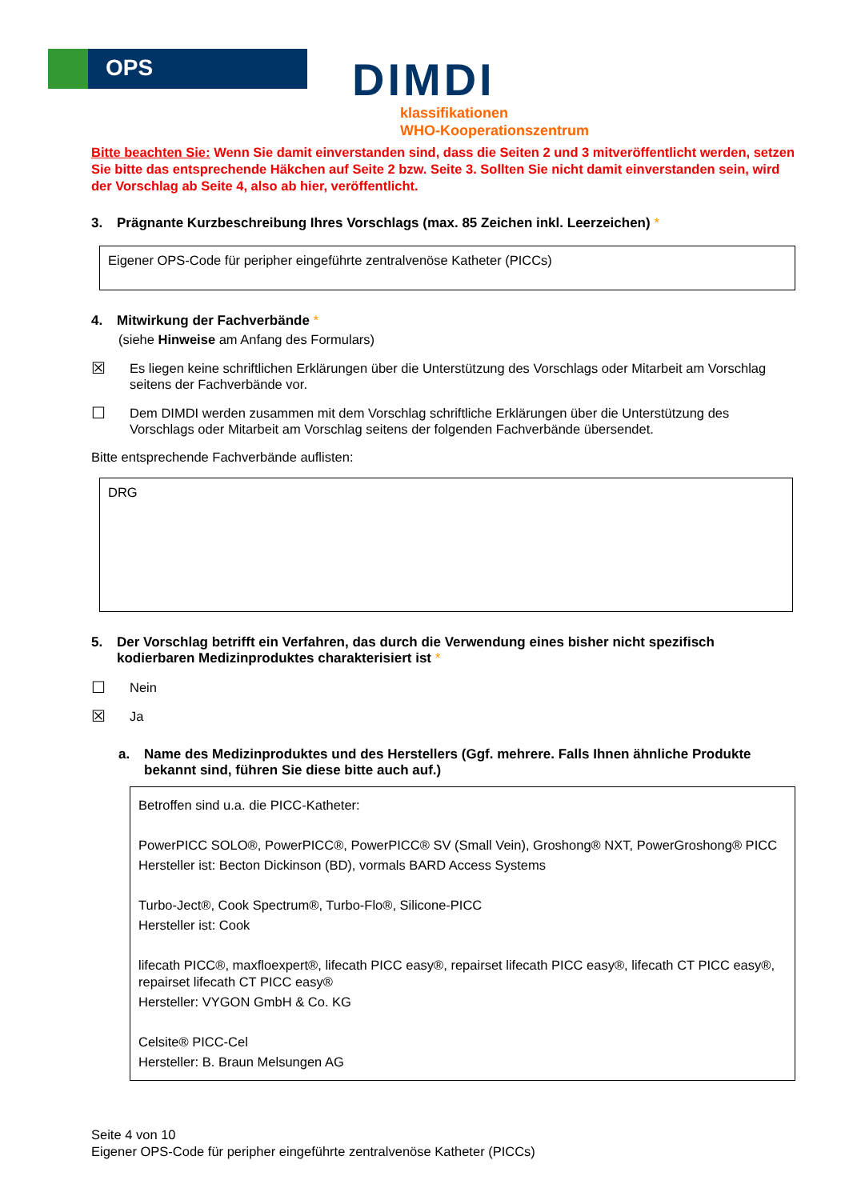OPS
DIMDI
klassifikationen
WHO-Kooperationszentrum
Bitte beachten Sie: Wenn Sie damit einverstanden sind, dass die Seiten 2 und 3 mitveröffentlicht werden, setzen Sie bitte das entsprechende Häkchen auf Seite 2 bzw. Seite 3. Sollten Sie nicht damit einverstanden sein, wird der Vorschlag ab Seite 4, also ab hier, veröffentlicht.
3. Prägnante Kurzbeschreibung Ihres Vorschlags (max. 85 Zeichen inkl. Leerzeichen) *
Eigener OPS-Code für peripher eingeführte zentralvenöse Katheter (PICCs)
4. Mitwirkung der Fachverbände *
(siehe Hinweise am Anfang des Formulars)
☒ Es liegen keine schriftlichen Erklärungen über die Unterstützung des Vorschlags oder Mitarbeit am Vorschlag seitens der Fachverbände vor.
☐ Dem DIMDI werden zusammen mit dem Vorschlag schriftliche Erklärungen über die Unterstützung des Vorschlags oder Mitarbeit am Vorschlag seitens der folgenden Fachverbände übersendet.
Bitte entsprechende Fachverbände auflisten:
DRG
5. Der Vorschlag betrifft ein Verfahren, das durch die Verwendung eines bisher nicht spezifisch kodierbaren Medizinproduktes charakterisiert ist *
☐ Nein
☒ Ja
a. Name des Medizinproduktes und des Herstellers (Ggf. mehrere. Falls Ihnen ähnliche Produkte bekannt sind, führen Sie diese bitte auch auf.)
Betroffen sind u.a. die PICC-Katheter:
PowerPICC SOLO®, PowerPICC®, PowerPICC® SV (Small Vein), Groshong® NXT, PowerGroshong® PICC
Hersteller ist: Becton Dickinson (BD), vormals BARD Access Systems
Turbo-Ject®, Cook Spectrum®, Turbo-Flo®, Silicone-PICC
Hersteller ist: Cook
lifecath PICC®, maxfloexpert®, lifecath PICC easy®, repairset lifecath PICC easy®, lifecath CT PICC easy®, repairset lifecath CT PICC easy®
Hersteller: VYGON GmbH & Co. KG
Celsite® PICC-Cel
Hersteller: B. Braun Melsungen AG
Seite 4 von 10
Eigener OPS-Code für peripher eingeführte zentralvenöse Katheter (PICCs)